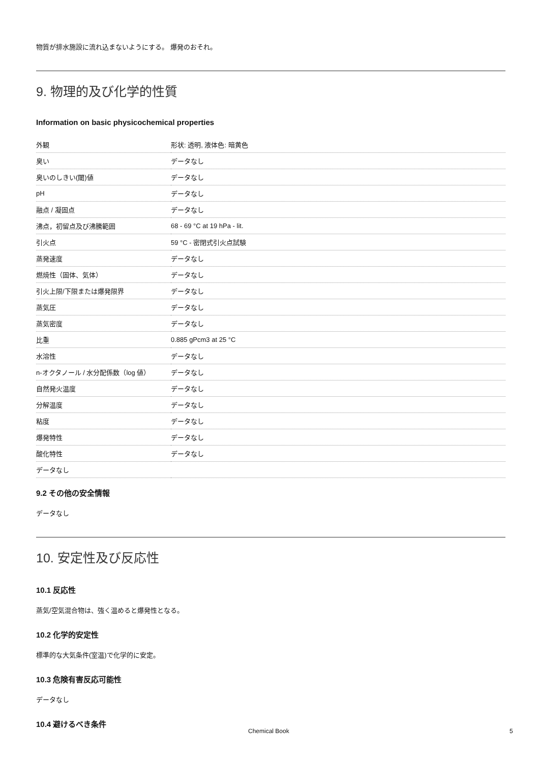物質が排水施設に流れ込まないようにする。 爆発のおそれ。
9. 物理的及び化学的性質
Information on basic physicochemical properties
| 外観 | 形状: 透明, 液体色: 暗黄色 |
| 臭い | データなし |
| 臭いのしきい(閾)値 | データなし |
| pH | データなし |
| 融点 / 凝固点 | データなし |
| 沸点，初留点及び沸騰範囲 | 68 - 69 °C at 19 hPa - lit. |
| 引火点 | 59 °C - 密閉式引火点試験 |
| 蒸発速度 | データなし |
| 燃焼性（固体、気体） | データなし |
| 引火上限/下限または爆発限界 | データなし |
| 蒸気圧 | データなし |
| 蒸気密度 | データなし |
| 比重 | 0.885 gPcm3 at 25 °C |
| 水溶性 | データなし |
| n-オクタノール / 水分配係数（log 値） | データなし |
| 自然発火温度 | データなし |
| 分解温度 | データなし |
| 粘度 | データなし |
| 爆発特性 | データなし |
| 酸化特性 | データなし |
| データなし | |
9.2 その他の安全情報
データなし
10. 安定性及び反応性
10.1 反応性
蒸気/空気混合物は、強く温めると爆発性となる。
10.2 化学的安定性
標準的な大気条件(室温)で化学的に安定。
10.3 危険有害反応可能性
データなし
10.4 避けるべき条件
Chemical Book 5